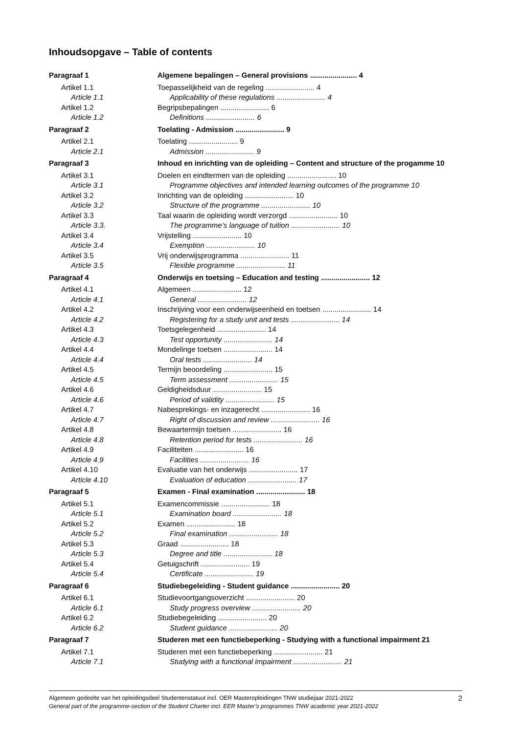Inhoudsopgave – Table of contents
| Paragraaf 1 | Algemene bepalingen – General provisions ....................... 4 |
| Artikel 1.1 | Toepasselijkheid van de regeling ........................ 4 |
| Article 1.1 | Applicability of these regulations ........................ 4 |
| Artikel 1.2 | Begripsbepalingen ........................ 6 |
| Article 1.2 | Definitions ........................ 6 |
| Paragraaf 2 | Toelating - Admission ........................ 9 |
| Artikel 2.1 | Toelating ........................ 9 |
| Article 2.1 | Admission ........................ 9 |
| Paragraaf 3 | Inhoud en inrichting van de opleiding – Content and structure of the progamme 10 |
| Artikel 3.1 | Doelen en eindtermen van de opleiding ........................ 10 |
| Article 3.1 | Programme objectives and intended learning outcomes of the programme 10 |
| Artikel 3.2 | Inrichting van de opleiding ........................ 10 |
| Article 3.2 | Structure of the programme ........................ 10 |
| Artikel 3.3 | Taal waarin de opleiding wordt verzorgd ........................ 10 |
| Article 3.3. | The programme’s language of tuition ........................ 10 |
| Artikel 3.4 | Vrijstelling ........................ 10 |
| Article 3.4 | Exemption ........................ 10 |
| Artikel 3.5 | Vrij onderwijsprogramma ........................ 11 |
| Article 3.5 | Flexible programme ........................ 11 |
| Paragraaf 4 | Onderwijs en toetsing – Education and testing ........................ 12 |
| Artikel 4.1 | Algemeen ........................ 12 |
| Article 4.1 | General ........................ 12 |
| Artikel 4.2 | Inschrijving voor een onderwijseenheid en toetsen ........................ 14 |
| Article 4.2 | Registering for a study unit and tests ........................ 14 |
| Artikel 4.3 | Toetsgelegenheid ........................ 14 |
| Article 4.3 | Test opportunity ........................ 14 |
| Artikel 4.4 | Mondelinge toetsen ........................ 14 |
| Article 4.4 | Oral tests ........................ 14 |
| Artikel 4.5 | Termijn beoordeling ........................ 15 |
| Article 4.5 | Term assessment ........................ 15 |
| Artikel 4.6 | Geldigheidsduur ........................ 15 |
| Article 4.6 | Period of validity ........................ 15 |
| Artikel 4.7 | Nabesprekings- en inzagerecht ........................ 16 |
| Article 4.7 | Right of discussion and review ........................ 16 |
| Artikel 4.8 | Bewaartermijn toetsen ........................ 16 |
| Article 4.8 | Retention period for tests ........................ 16 |
| Artikel 4.9 | Faciliteiten ........................ 16 |
| Article 4.9 | Facilities ........................ 16 |
| Artikel 4.10 | Evaluatie van het onderwijs ........................ 17 |
| Article 4.10 | Evaluation of education ........................ 17 |
| Paragraaf 5 | Examen - Final examination ........................ 18 |
| Artikel 5.1 | Examencommissie ........................ 18 |
| Article 5.1 | Examination board ........................ 18 |
| Artikel 5.2 | Examen ........................ 18 |
| Article 5.2 | Final examination ........................ 18 |
| Artikel 5.3 | Graad ........................ 18 |
| Article 5.3 | Degree and title ........................ 18 |
| Artikel 5.4 | Getuigschrift ........................ 19 |
| Article 5.4 | Certificate ........................ 19 |
| Paragraaf 6 | Studiebegeleiding - Student guidance ........................ 20 |
| Artikel 6.1 | Studievoortgangsoverzicht ........................ 20 |
| Article 6.1 | Study progress overview ........................ 20 |
| Artikel 6.2 | Studiebegeleiding ........................ 20 |
| Article 6.2 | Student guidance ........................ 20 |
| Paragraaf 7 | Studeren met een functiebeperking - Studying with a functional impairment 21 |
| Artikel 7.1 | Studeren met een functiebeperking ........................ 21 |
| Article 7.1 | Studying with a functional impairment ........................ 21 |
2 Algemeen gedeelte van het opleidingsdeel Studentenstatuut incl. OER Masteropleidingen TNW studiejaar 2021-2022
General part of the programme-section of the Student Charter incl. EER Master’s programmes TNW academic year 2021-2022